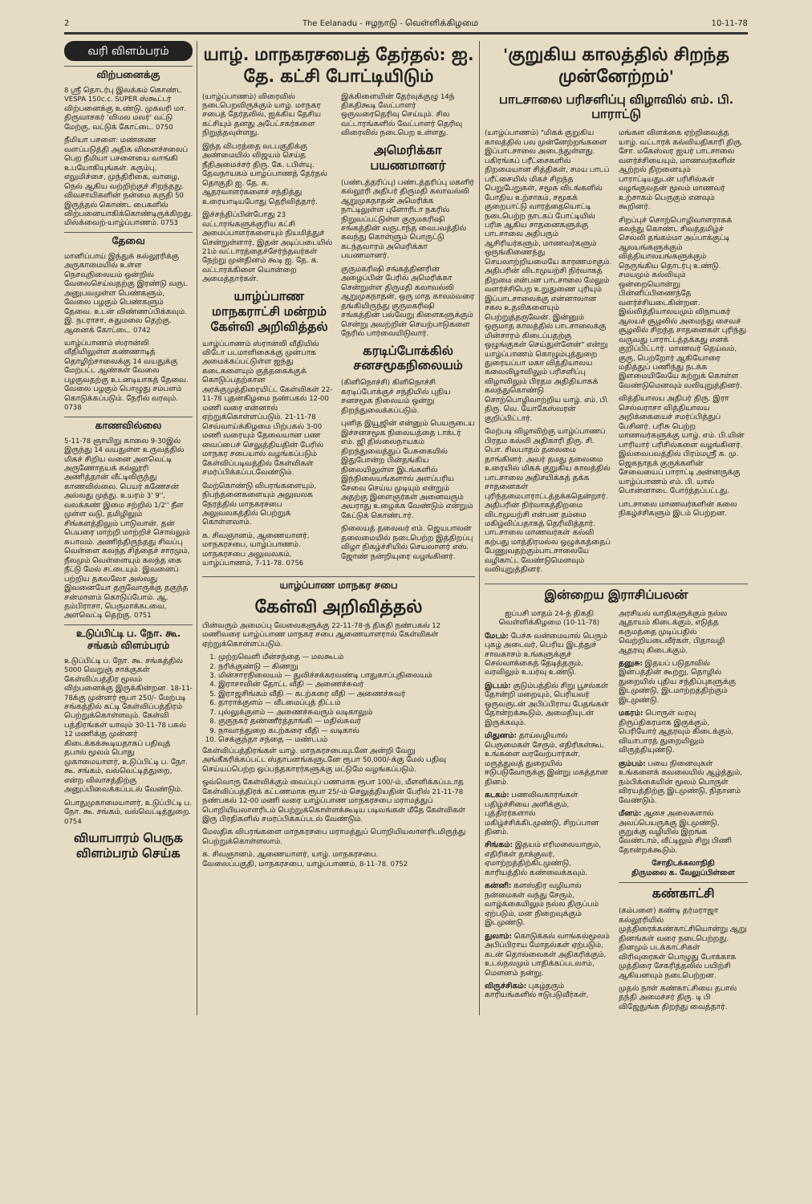2 The Eelanadu - ஈழநாடு - வெள்ளிக்கிழமை 10-11-78
வரி விளம்பரம்
விற்பனைக்கு
8 ஸ்ரீ தொடர்பு இலக்கம் கொண்ட VESPA 150c.c. SUPER ஸ்கூட்டர் விற்பனைக்கு உண்டு. முகவரி மா. திருவாசகர் 'விமல மலர்' வட்டு மேற்கு, வட்டுக் கோட்டை. 0750
நீமியா பசளை: மண்ணை வளப்படுத்தி அதிக விளைச்சலைப் பெற நீமியா பசளையை வாங்கி உபயோகியுங்கள். கரும்பு, எலுமிச்சை, முந்திரிகை, வாழை, நெல் ஆகிய வற்றிற்குச் சிறந்தது. விவசாயிகளின் நன்மை கருதி 50 இருத்தல் கொண்ட பைகளில் விற்பனையாகிக்கொண்டிருக்கிறது. மில்க்வைற்-யாழ்ப்பாணம். 0753
தேவை
மானிப்பாய் இந்துக் கல்லூரிக்கு அருகாமையில் உள்ள நெசவுநிலையம் ஒன்றில் வேலைசெய்வதற்கு இரண்டு வருட அனுபவமுள்ள பெண்களும், வேலை பழகும் பெண்களும் தேவை. உடன் விண்ணப்பிக்கவும். இ. நடராசா, சுதுமலை தெற்கு. ஆனைக் கோட்டை. 0742
யாழ்ப்பாணம் ஸ்ரான்லி வீதியிலுள்ள கண்ணாடித் தொழிற்சாலைக்கு 14 வயதுக்கு மேற்பட்ட ஆண்கள் வேலை பழகுவதற்கு உடனடியாகத் தேவை. வேலை பழகும் பொழுது சம்பளம் கொடுக்கப்படும். நேரில் வரவும். 0738
காணவில்லை
5-11-78 ஞாயிறு காலை 9-30இல் இருந்து 14 வயதுள்ள உருவத்தில் மிகச் சிறிய வனை அளவெட்டி அருணோதயக் கல்லூரி அணித்தான் வீட்டிலிருந்து காணவில்லை. பெயர் கணேசன் அல்லது முத்து. உயரம் 3' 9'', வலக்கண் இமை சற்றில் 1/2'' நீள முள்ள வடு, தமிழிலும் சிங்களத்திலும் பாடுவான். தன் பெயரை மாற்றி மாற்றிச் சொல்லும் சுபாவம். அணிந்திருந்தது சிவப்பு வெள்ளை கலந்த சித்தைச் சாரமும், நீலமும் வெள்ளையும் கலந்த கை நீட்டு மேல் சட்டையும். இவனைப் பற்றிய தகவலோ அல்லது இவனையோ தருவோருக்கு தகுந்த சன்மானம் கொடுப்போம். ஆ. தம்பிராசா, பெருமாக்கடவை, அளவெட்டி தெற்கு. 0751
உடுப்பிட்டி ப. நோ. கூ. சங்கம் விளம்பரம்
உடுப்பிட்டி ப. நோ. கூ. சங்கத்தில் 5000 வெறுஞ் சாக்குகள் கேள்விப்பத்திர மூலம் விற்பனைக்கு இருக்கின்றன. 18-11-78க்கு முன்னர் ரூபா 250/- மேற்படி சங்கத்தில் கட்டி கேள்விப்பத்திரம் பெற்றுக்கொள்ளவும். கேள்வி பத்திரங்கள் யாவும் 30-11-78 பகல் 12 மணிக்கு முன்னர் கிடைக்கக்கூடியதாகப் பதிவுத் தபால் மூலம் பொது முகாமையாளர், உடுப்பிட்டி ப. நோ. கூ. சங்கம், வல்வெட்டித்துறை, என்ற விலாசத்திற்கு அனுப்பிவைக்கப்படல் வேண்டும்.
பொதுமுகாமையாளர், உடுப்பிட்டி ப. நோ. கூ. சங்கம், வல்வெட்டித்துறை. 0754
வியாபாரம் பெருக விளம்பரம் செய்க
யாழ். மாநகரசபைத் தேர்தல்: ஐ. தே. கட்சி போட்டியிடும்
(யாழ்ப்பாணம்) விரைவில் நடைபெறவிருக்கும் யாழ். மாநகர சபைத் தேர்தலில், ஐக்கிய தேசிய கட்சியும் தனது அபேட்சகர்களை நிறுத்தவுள்ளது.
இந்த விபரத்தை வடபகுதிக்கு அண்மையில் விஜயம் செய்த நீதிஅமைச்சர் திரு. கே. டபிள்யு. தேவநாயகம் யாழ்ப்பாணத் தேர்தல் தொகுதி ஐ. தே. க. ஆதரவாளர்களைச் சந்தித்து உரையாடியபோது தெரிவித்தார்.
இச்சந்திப்பின்போது 23 வட்டாரங்களுக்குரிய கட்சி அமைப்பாளர்களையும் நியமித்துச் சென்றுள்ளார், இதன் அடிப்படையில் 21ம் வட்டாரத்தைச்சேர்ந்தவர்கள் நேற்று முன்தினம் கூடி ஐ. தே. க. வட்டாரக்கிளை யொன்றை அமைத்தார்கள்.
யாழ்ப்பாண மாநகராட்சி மன்றம் கேள்வி அறிவித்தல்
யாழ்ப்பாணம் ஸ்ரான்லி வீதியில் விடோ படமாளிகைக்கு முன்பாக அமைக்கப்பட்டுள்ள ஐந்து கடைகளையும் குத்தகைக்குக் கொடுப்பதற்கான அரக்குமுத்திரையிட்ட கேள்விகள் 22-11-78 புதன்கிழமை நண்பகல் 12-00 மணி வரை என்னால் ஏற்றுக்கொள்ளப்படும். 21-11-78 செவ்வாய்க்கிழமை பிற்பகல் 3-00 மணி வரையும் தேவையான பண வைப்பைச் செலுத்தியதின் பேரில் மாநகர சபையால் வழங்கப்படும் கேள்விப்படிவத்தில் கேள்விகள் சமர்ப்பிக்கப்படவேண்டும்.
மேற்கொண்டு விபரங்களையும், நிபந்தனைகளையும் அலுவலக நேரத்தில் மாநகரசபை அலுவலகத்தில் பெற்றுக் கொள்ளலாம்.
க. சிவஞானம், ஆணையாளர், மாநகரசபை, யாழ்ப்பாணம்.
மாநகரசபை அலுவலகம், யாழ்ப்பாணம், 7-11-78. 0756
இக்கிளையின் தேர்வுக்குழு 14ந் திகதிகூடி வேட்பாளர் ஒருவரைதெரிவு செய்யும். சில வட்டாரங்களில் வேட்பாளர் தெரிவு விரைவில் நடைபெற உள்ளது.
அமெரிக்கா பயணமானர்
(பண்டத்தரிப்பு) பண்டத்தரிப்பு மகளிர் கல்லூரி அதிபர் திருமதி கலாவல்லி ஆறுமுகநாதன் அமெரிக்க நாட்டிலுள்ள புளோரிடா நகரில் நிறுவப்பட்டுள்ள குருமகரிஷி சங்கத்தின் வருடாந்த வைபவத்தில் கலந்து கொள்ளும் பொருட்டு கடந்தவாரம் அமெரிக்கா பயணமானர்.
குருமகரிஷி சங்கத்தினரின் அழைப்பின் பேரில் அமெரிக்கா சென்றுள்ள திருமதி கலாவல்லி ஆறுமுகநாதன், ஒரு மாத காலம்வரை தங்கியிருந்து குருமகரிஷி சங்கத்தின் பல்வேறு கிளைகளுக்கும் சென்று அவற்றின் செயற்பாடுகளை நேரில் பார்வையிடுவார்.
கரடிப்போக்கில் சனசமூகநிலையம்
(கிளிநொச்சி) கிளிநொச்சி கரடிப்போக்குச் சந்தியில் புதிய சனசமூக நிலையம் ஒன்று திறந்துவைக்கப்படும்.
புனித இயூஜின் என்னும் பெயருடைய இச்சனசமூக நிலையத்தை டாக்டர் எம். ஜி தில்லைநாயகம் திறந்துவைத்துப் பேசுகையில் இதுபோன்ற பின்தங்கிய நிலையிலுள்ள இடங்களில் இந்நிலையங்களால் அளப்பரிய சேவை செய்ய முடியும் என்றும் அதற்கு இளைஞர்கள் அனைவரும் அயராது உழைக்க வேண்டும் என்றும் கேட்டுக் கொண்டார்.
நிலையத் தலைவர் எம். ஜெயபாலன் தலைமையில் நடைபெற்ற இத்திறப்பு விழா நிகழ்ச்சியில் செயலாளர் எஸ். ஜோண் நன்றியுரை வழங்கினர்.
யாழ்ப்பாண மாநகர சபை
கேள்வி அறிவித்தல்
பின்வரும் அமைப்பு வேலைகளுக்கு 22-11-78-ந் திகதி நண்பகல் 12 மணிவரை யாழ்ப்பாண மாநகர சபை ஆணையாளரால் கேள்விகள் ஏற்றுக்கொள்ளப்படும்.
1. முற்றவெளி மீன்சந்தை — மலகூடம்
2. நரிக்குண்டு — கிணறு
3. மின்சாரநிலையம் — துவிச்சக்கரவண்டி பாதுகாப்புநிலையம்
4. இராசாவின் தோட்ட வீதி — அணைச்சுவர்
5. இராஜசிங்கம் வீதி — கடற்கரை வீதி — அணைச்சுவர்
6. தாராக்குளம் — வீடமைப்புத் திட்டம்
7. புல்லுக்குளம் — அணைச்சுவரும் வடிகாலும்
8. குருநகர் தண்ணீர்த்தாங்கி — மதில்சுவர்
9. நாவாந்துறை கடற்கரை வீதி — வடிகால்
10. செக்குந்தா சந்தை — மண்டபம்
கேள்விப்பத்திரங்கள் யாழ். மாநகரசபையுடனே அன்றி வேறு அங்கீகரிக்கப்பட்ட ஸ்தாபனங்களுடனே ரூபா 50,000/-க்கு மேல் பதிவு செய்யப்பெற்ற ஒப்பந்தகாரர்களுக்கு மட்டுமே வழங்கப்படும்.
ஒவ்வொரு கேள்விக்கும் வைப்புப் பணமாக ரூபா 100/-ம், மீளளிக்கப்படாத கேள்விப்பத்திரக் கட்டணமாக ரூபா 25/-ம் செலுத்தியதின் பேரில் 21-11-78 நண்பகல் 12-00 மணி வரை யாழ்ப்பாண மாநகரசபை மராமத்துப் பொறியியலாளரிடம் பெற்றுக்கொள்ளக்கூடிய படிவங்கள் மீதே கேள்விகள் இரு பிரதிகளில் சமர்ப்பிக்கப்படல் வேண்டும்.
மேலதிக விபரங்களை மாநகரசபை மராமத்துப் பொறியியலாளரிடமிருந்து பெற்றுக்கொள்ளலாம்.
க. சிவஞானம், ஆணையாளர், யாழ். மாநகரசபை.
வேலைப்பகுதி, மாநகரசபை, யாழ்ப்பாணம், 8-11-78. 0752
'குறுகிய காலத்தில் சிறந்த முன்னேற்றம்'
பாடசாலை பரிசளிப்பு விழாவில் எம். பி. பாராட்டு
(யாழ்ப்பாணம்) "மிகக் குறுகிய காலத்தில் பல முன்னேற்றங்களை இப்பாடசாலை அடைந்துள்ளது. பகிரங்கப் பரீட்சைகளில் திறமையான சித்திகள், சமய பாடப் பரீட்சையில் மிகச் சிறந்த பெறுபேறுகள், சமூக விடங்களில் போதிய உற்சாகம், சமூகக் குறைபாட்டு வாரத்தையொட்டி நடைபெற்ற நாடகப் போட்டியில் பரிசு ஆகிய சாதனைகளுக்கு பாடசாலை அதிபரும் ஆசிரியர்களும், மாணவர்களும் ஒருங்கிணைந்து செயலாற்றியமையே காரணமாகும். அதிபரின் விடாமுயற்சி நிர்வாகத் திறமை என்பன பாடசாலை மேலும் வளர்ச்சிபெற உறுதுணை புரியும் இப்பாடசாலைக்கு என்னாலான சகல உதவிகளையும் பெற்றுத்தருவேன். இன்னும் ஒருமாத காலத்தில் பாடசாலைக்கு மின்சாரம் கிடைப்பதற்கு ஒழுங்குகள் செய்துள்ளேன்" என்று யாழ்ப்பாணம் கொழும்புத்துறை துரையப்பா மகா வித்தியாலய கலைவிழாவிலும் பரிசளிப்பு விழாவிலும் பிரதம அதிதியாகக் கலந்துகொண்டு சொற்பொழிவாற்றிய யாழ். எம். பி. திரு. வெ. யோகேஸ்வரன் குறிப்பிட்டார்.
மேற்படி விழாவிற்கு யாழ்ப்பாணப் பிரதம கல்வி அதிகாரி திரு. சி. பொ. சிவபாதம் தலைமை தாங்கினர். அவர் தமது தலைமை உரையில் மிகக் குறுகிய காலத்தில் பாடசாலை அதிசயிக்கத் தக்க சாதனைகள் புரிந்தமைபாராட்டத்தக்கதென்றார். அதிபரின் நிர்வாகத்திறமை விடாமுயற்சி என்பன தம்மை மகிழ்விப்பதாகத் தெரிவித்தார். பாடசாலை மாணவர்கள் கல்வி கற்பது மாத்திரமல்ல ஒழுக்கத்தைப் பேணுவதற்கும்பாடசாலையே வழிகாட்ட வேண்டுமெனவும் வலியுறுத்தினர்.
மங்கள விளக்கை ஏற்றிவைத்த யாழ். வட்டாரக் கல்வியதிகாரி திரு. சோ. மகேஸ்வர ஐயர் பாடசாலை வளர்ச்சியையும், மாணவர்களின் ஆற்றல் திறனையும் பாராட்டியதுடன் பரிசில்கள் வழங்குவதன் மூலம் மாணவர் உற்சாகம் பெருகும் எனவும் கூறினர்.
சிறப்புச் சொற்பொழிவாளராகக் கலந்து கொண்ட சிவத்தமிழ்ச் செல்வி தங்கம்மா அப்பாக்குட்டி ஆலயங்களுக்கும் வித்தியாலயங்களுக்கும் நெருங்கிய தொடர்பு உண்டு. சமயமும் கல்வியும் ஒன்றையொன்று பின்னிப்பிணைந்தே வளர்ச்சியடைகின்றன. இவ்வித்தியாலயமும் விநாயகர் ஆலயச் சூழலில் அமைந்து சைவச் சூழலில் சிறந்த சாதனைகள் புரிந்து வருவது பாராட்டத்தக்கது எனக் குறிப்பிட்டார். மாணவர் தெய்வம், குரு, பெற்றோர் ஆகியோரை மதித்துப் பணிந்து நடக்க இளமையிலேயே கற்றுக் கொள்ள வேண்டுமெனவும் வலியுறுத்தினர்.
வித்தியாலய அதிபர் திரு. இரா செல்வராசா வித்தியாலய அறிக்கையைச் சமர்ப்பித்துப் பேசினர். பரிசு பெற்ற மாணவர்களுக்கு யாழ். எம். பி.யின் பாரியார் பரிசில்களை வழங்கினர். இவ்வைபவத்தில் பிரம்மஸ்ரீ க. மு. ஜெகநாதக் குருக்களின் சேவையைப் பாராட்டி அன்னருக்கு யாழ்ப்பாணம் எம். பி. யால் பொன்னாடை போர்த்தப்பட்டது.
பாடசாலை மாணவர்களின் கலை நிகழ்ச்சிகளும் இடம் பெற்றன.
இன்றைய இராசிப்பலன்
ஐப்பசி மாதம் 24-ந் திகதி வெள்ளிக்கிழமை (10-11-78)
மேடம்: பேச்சு வன்மையால் பெரும் புகழ் அடைவர், பெரிய இடத்துச் சாவகாசம் உங்களுக்குச் செல்வாக்கைத் தேடித்தரும், வரவிலும் உயர்வு உண்டு.
இடபம்: குடும்பத்தில் சிறு பூசல்கள் தோன்றி மறையும், பெரியவர் ஒருவருடன் அபிப்பிராய பேதங்கள் தோன்றக்கூடும், அமைதியுடன் இருக்கவும்.
மிதுனம்: தாய்வழியால் பெருமைகள் சேரும், எதிரிகள்கூட உங்களை வரவேற்பார்கள், மருத்துவத் துறையில் ஈடுபடுவோருக்கு இன்று மகத்தான தினம்.
கடகம்: பணவிவகாரங்கள் பதிழ்ச்சியை அளிக்கும், புத்திரர்களால் மகிழ்ச்சிக்கிடமுண்டு, சிறப்பான தினம்.
சிங்கம்: இதயம் எரிமலையாகும், எதிரிகள் தாக்குவர், ஏமாற்றத்திற்கிடமுண்டு, காரியத்தில் கண்வைக்கவும்.
கன்னி: களஸ்திர வழியால் நன்மைகள் வந்து சேரும், வாழ்க்கையிலும் நல்ல திருப்பம் ஏற்படும், மன நிறைவுக்கும் இடமுண்டு.
துலாம்: கொடுக்கல் வாங்கல்மூலம் அபிப்பிராய மோதல்கள் ஏற்படும், கடன் தொல்லைகள் அதிகரிக்கும், உடல்நலமும் பாதிக்கப்படலாம், மௌனம் நன்று.
விருச்சிகம்: புகழ்தரும் காரியங்களில் ஈடுபடுவீர்கள்,
அரசியல் வாதிகளுக்கும் நல்ல ஆதாயம் கிடைக்கும், எடுத்த கருமத்தை முடிப்பதில் வெற்றியடைவீர்கள், பிதாவழி ஆதரவு கிடைக்கும்.
தனுசு: இதயப் படுதாவில் இன்பத்தின் கூற்று, தொழில் துறையில் புதிய சந்திப்புகளுக்கு இடமுண்டு, இடமாற்றத்திற்கும் இடமுண்டு.
மகரம்: பொருள் வரவு திருப்திகரமாக இருக்கும், பெரியோர் ஆதரவும் கிடைக்கும், வியாபாரத் துறையிலும் விருத்தியுண்டு.
கும்பம்: பயை நினைவுகள் உங்களைக் கவலையில் ஆழ்த்தும், நம்பிக்கையின் மூலம் பொருள் விரயத்திற்கு இடமுண்டு, நிதானம் வேண்டும்.
மீனம்: ஆசை அலைகளால் அவப்பெயருக்கு இடமுண்டு, குறுக்கு வழியில் இறங்க வேண்டாம், வீட்டிலும் சிறு பிணி தோன்றக்கூடும்.
சோதிடக்கலாநிதி
திருமலை க. வேலுப்பிள்ளை
கண்காட்சி
(கம்பளை) கண்டி தர்மராஜா கல்லூரியில் முத்திரைக்கண்காட்சியொன்று ஆறு தினங்கள் வரை நடைபெற்றது. தினமும் படக்காட்சிகள் விரிவுரைகள் பொழுது போக்காக முத்திரை சேகரித்தலில் பயிற்சி ஆகியனவும் நடைபெற்றன.
முதல் நாள் கண்காட்சியை தபால் தந்தி அமைச்சர் திரு. டி பி விஜேதுங்க திறந்து வைத்தார்.